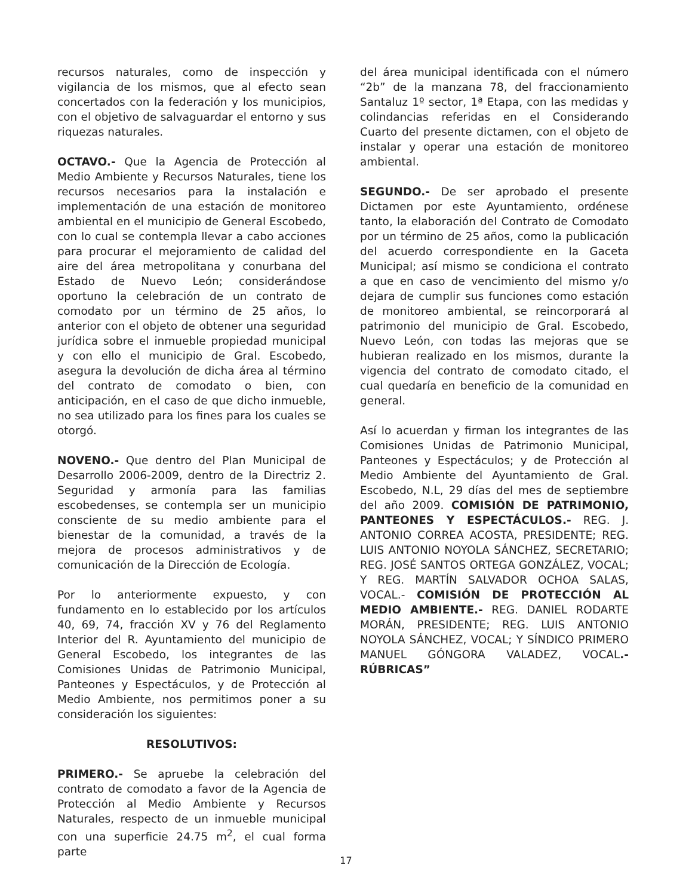recursos naturales, como de inspección y vigilancia de los mismos, que al efecto sean concertados con la federación y los municipios, con el objetivo de salvaguardar el entorno y sus riquezas naturales.
OCTAVO.- Que la Agencia de Protección al Medio Ambiente y Recursos Naturales, tiene los recursos necesarios para la instalación e implementación de una estación de monitoreo ambiental en el municipio de General Escobedo, con lo cual se contempla llevar a cabo acciones para procurar el mejoramiento de calidad del aire del área metropolitana y conurbana del Estado de Nuevo León; considerándose oportuno la celebración de un contrato de comodato por un término de 25 años, lo anterior con el objeto de obtener una seguridad jurídica sobre el inmueble propiedad municipal y con ello el municipio de Gral. Escobedo, asegura la devolución de dicha área al término del contrato de comodato o bien, con anticipación, en el caso de que dicho inmueble, no sea utilizado para los fines para los cuales se otorgó.
NOVENO.- Que dentro del Plan Municipal de Desarrollo 2006-2009, dentro de la Directriz 2. Seguridad y armonía para las familias escobedenses, se contempla ser un municipio consciente de su medio ambiente para el bienestar de la comunidad, a través de la mejora de procesos administrativos y de comunicación de la Dirección de Ecología.
Por lo anteriormente expuesto, y con fundamento en lo establecido por los artículos 40, 69, 74, fracción XV y 76 del Reglamento Interior del R. Ayuntamiento del municipio de General Escobedo, los integrantes de las Comisiones Unidas de Patrimonio Municipal, Panteones y Espectáculos, y de Protección al Medio Ambiente, nos permitimos poner a su consideración los siguientes:
RESOLUTIVOS:
PRIMERO.- Se apruebe la celebración del contrato de comodato a favor de la Agencia de Protección al Medio Ambiente y Recursos Naturales, respecto de un inmueble municipal con una superficie 24.75 m<sup>2</sup>, el cual forma parte
del área municipal identificada con el número “2b” de la manzana 78, del fraccionamiento Santaluz 1º sector, 1ª Etapa, con las medidas y colindancias referidas en el Considerando Cuarto del presente dictamen, con el objeto de instalar y operar una estación de monitoreo ambiental.
SEGUNDO.- De ser aprobado el presente Dictamen por este Ayuntamiento, ordénese tanto, la elaboración del Contrato de Comodato por un término de 25 años, como la publicación del acuerdo correspondiente en la Gaceta Municipal; así mismo se condiciona el contrato a que en caso de vencimiento del mismo y/o dejara de cumplir sus funciones como estación de monitoreo ambiental, se reincorporará al patrimonio del municipio de Gral. Escobedo, Nuevo León, con todas las mejoras que se hubieran realizado en los mismos, durante la vigencia del contrato de comodato citado, el cual quedaría en beneficio de la comunidad en general.
Así lo acuerdan y firman los integrantes de las Comisiones Unidas de Patrimonio Municipal, Panteones y Espectáculos; y de Protección al Medio Ambiente del Ayuntamiento de Gral. Escobedo, N.L, 29 días del mes de septiembre del año 2009. COMISIÓN DE PATRIMONIO, PANTEONES Y ESPECTÁCULOS.- REG. J. ANTONIO CORREA ACOSTA, PRESIDENTE; REG. LUIS ANTONIO NOYOLA SÁNCHEZ, SECRETARIO; REG. JOSÉ SANTOS ORTEGA GONZÁLEZ, VOCAL; Y REG. MARTÍN SALVADOR OCHOA SALAS, VOCAL.- COMISIÓN DE PROTECCIÓN AL MEDIO AMBIENTE.- REG. DANIEL RODARTE MORÁN, PRESIDENTE; REG. LUIS ANTONIO NOYOLA SÁNCHEZ, VOCAL; Y SÍNDICO PRIMERO MANUEL GÓNGORA VALADEZ, VOCAL.- RÚBRICAS”
17